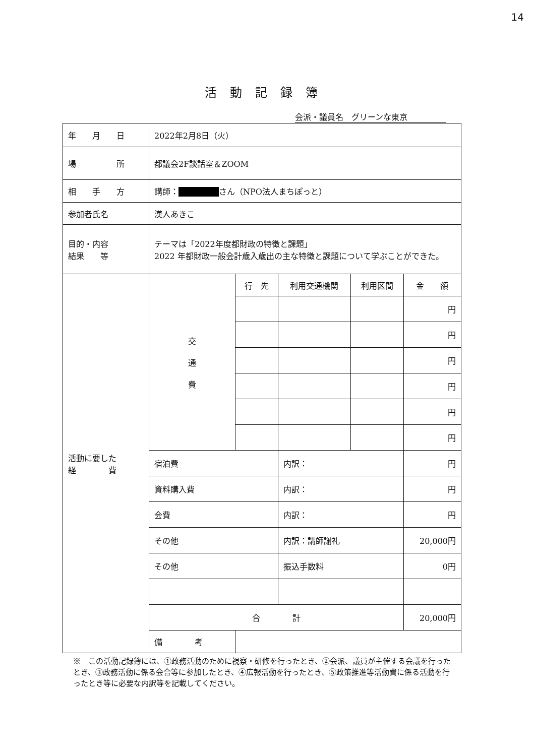14
活動記録簿
会派・議員名　グリーンな東京
| 年 月 日 | 2022年2月8日（火） | | | | |
| 場 所 | 都議会2F談話室＆ZOOM | | | | |
| 相 手 方 | 講師： さん（NPO法人まちぽっと） | | | | |
| 参加者氏名 | 漢人あきこ | | | | |
| 目的・内容 結果 等 | テーマは「2022年度都財政の特徴と課題」 2022 年都財政一般会計歳入歳出の主な特徴と課題について学ぶことができた。 | | | | |
| 活動に要した 経 費 | 交 通 費 | 行 先 | 利用交通機関 | 利用区間 | 金 額 |
| | | | | | 円 |
| | | | | | 円 |
| | | | | | 円 |
| | | | | | 円 |
| | | | | | 円 |
| | | | | | 円 |
| | 宿泊費 | | 内訳： | | 円 |
| | 資料購入費 | | 内訳： | | 円 |
| | 会費 | | 内訳： | | 円 |
| | その他 | | 内訳：講師謝礼 | | 20,000円 |
| | その他 | | 振込手数料 | | 0円 |
| | 合 計 | | | | 20,000円 |
| | 備 考 | | | | |
※　この活動記録簿には、①政務活動のために視察・研修を行ったとき、②会派、議員が主催する会議を行ったとき、③政務活動に係る会合等に参加したとき、④広報活動を行ったとき、⑤政策推進等活動費に係る活動を行ったとき等に必要な内訳等を記載してください。